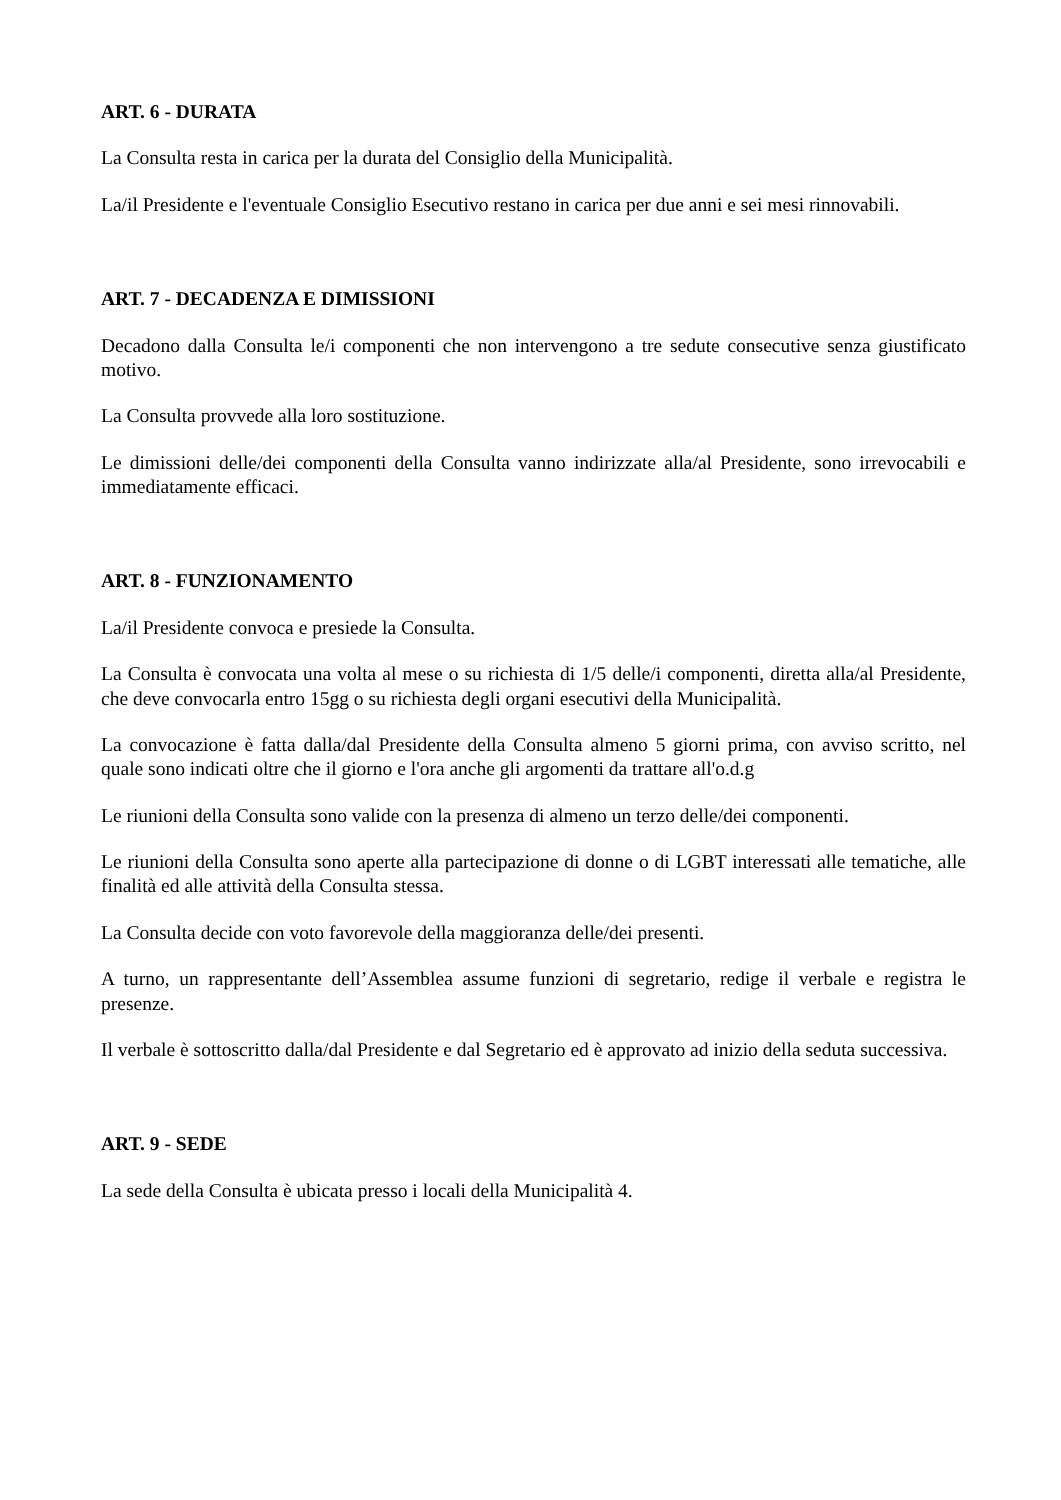ART. 6 - DURATA
La Consulta resta in carica per la durata del Consiglio della Municipalità.
La/il Presidente e l'eventuale Consiglio Esecutivo restano in carica per due anni e sei mesi rinnovabili.
ART. 7 - DECADENZA E DIMISSIONI
Decadono dalla Consulta le/i componenti che non intervengono a tre sedute consecutive senza giustificato motivo.
La Consulta provvede alla loro sostituzione.
Le dimissioni delle/dei componenti della Consulta vanno indirizzate alla/al Presidente, sono irrevocabili e immediatamente efficaci.
ART. 8 - FUNZIONAMENTO
La/il Presidente convoca e presiede la Consulta.
La Consulta è convocata una volta al mese o su richiesta di 1/5 delle/i componenti, diretta alla/al Presidente, che deve convocarla entro 15gg o su richiesta degli organi esecutivi della Municipalità.
La convocazione è fatta dalla/dal Presidente della Consulta almeno 5 giorni prima, con avviso scritto, nel quale sono indicati oltre che il giorno e l'ora anche gli argomenti da trattare all'o.d.g
Le riunioni della Consulta sono valide con la presenza di almeno un terzo delle/dei componenti.
Le riunioni della Consulta sono aperte alla partecipazione di donne o di LGBT interessati alle tematiche, alle finalità ed alle attività della Consulta stessa.
La Consulta decide con voto favorevole della maggioranza delle/dei presenti.
A turno, un rappresentante dell’Assemblea assume funzioni di segretario, redige il verbale e registra le presenze.
Il verbale è sottoscritto dalla/dal Presidente e dal Segretario ed è approvato ad inizio della seduta successiva.
ART. 9 - SEDE
La sede della Consulta è ubicata presso i locali della Municipalità 4.